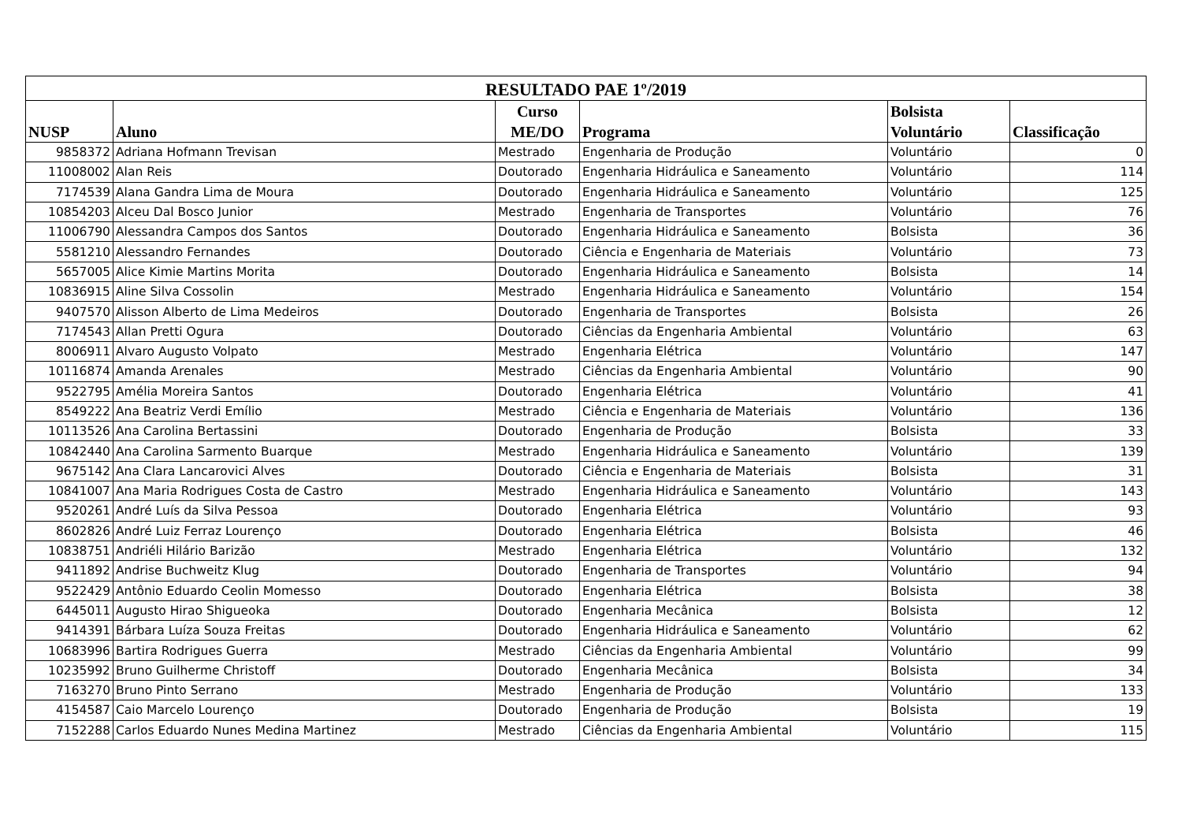| RESULTADO PAE 1º/2019 | | | | | |
| --- | --- | --- | --- | --- | --- |
| NUSP | Aluno | Curso ME/DO | Programa | Bolsista Voluntário | Classificação |
| 9858372 | Adriana Hofmann Trevisan | Mestrado | Engenharia de Produção | Voluntário | 0 |
| 11008002 | Alan Reis | Doutorado | Engenharia Hidráulica e Saneamento | Voluntário | 114 |
| 7174539 | Alana Gandra Lima de Moura | Doutorado | Engenharia Hidráulica e Saneamento | Voluntário | 125 |
| 10854203 | Alceu Dal Bosco Junior | Mestrado | Engenharia de Transportes | Voluntário | 76 |
| 11006790 | Alessandra Campos dos Santos | Doutorado | Engenharia Hidráulica e Saneamento | Bolsista | 36 |
| 5581210 | Alessandro Fernandes | Doutorado | Ciência e Engenharia de Materiais | Voluntário | 73 |
| 5657005 | Alice Kimie Martins Morita | Doutorado | Engenharia Hidráulica e Saneamento | Bolsista | 14 |
| 10836915 | Aline Silva Cossolin | Mestrado | Engenharia Hidráulica e Saneamento | Voluntário | 154 |
| 9407570 | Alisson Alberto de Lima Medeiros | Doutorado | Engenharia de Transportes | Bolsista | 26 |
| 7174543 | Allan Pretti Ogura | Doutorado | Ciências da Engenharia Ambiental | Voluntário | 63 |
| 8006911 | Alvaro Augusto Volpato | Mestrado | Engenharia Elétrica | Voluntário | 147 |
| 10116874 | Amanda Arenales | Mestrado | Ciências da Engenharia Ambiental | Voluntário | 90 |
| 9522795 | Amélia Moreira Santos | Doutorado | Engenharia Elétrica | Voluntário | 41 |
| 8549222 | Ana Beatriz Verdi Emílio | Mestrado | Ciência e Engenharia de Materiais | Voluntário | 136 |
| 10113526 | Ana Carolina Bertassini | Doutorado | Engenharia de Produção | Bolsista | 33 |
| 10842440 | Ana Carolina Sarmento Buarque | Mestrado | Engenharia Hidráulica e Saneamento | Voluntário | 139 |
| 9675142 | Ana Clara Lancarovici Alves | Doutorado | Ciência e Engenharia de Materiais | Bolsista | 31 |
| 10841007 | Ana Maria Rodrigues Costa de Castro | Mestrado | Engenharia Hidráulica e Saneamento | Voluntário | 143 |
| 9520261 | André Luís da Silva Pessoa | Doutorado | Engenharia Elétrica | Voluntário | 93 |
| 8602826 | André Luiz Ferraz Lourenço | Doutorado | Engenharia Elétrica | Bolsista | 46 |
| 10838751 | Andriéli Hilário Barizão | Mestrado | Engenharia Elétrica | Voluntário | 132 |
| 9411892 | Andrise Buchweitz Klug | Doutorado | Engenharia de Transportes | Voluntário | 94 |
| 9522429 | Antônio Eduardo Ceolin Momesso | Doutorado | Engenharia Elétrica | Bolsista | 38 |
| 6445011 | Augusto Hirao Shigueoka | Doutorado | Engenharia Mecânica | Bolsista | 12 |
| 9414391 | Bárbara Luíza Souza Freitas | Doutorado | Engenharia Hidráulica e Saneamento | Voluntário | 62 |
| 10683996 | Bartira Rodrigues Guerra | Mestrado | Ciências da Engenharia Ambiental | Voluntário | 99 |
| 10235992 | Bruno Guilherme Christoff | Doutorado | Engenharia Mecânica | Bolsista | 34 |
| 7163270 | Bruno Pinto Serrano | Mestrado | Engenharia de Produção | Voluntário | 133 |
| 4154587 | Caio Marcelo Lourenço | Doutorado | Engenharia de Produção | Bolsista | 19 |
| 7152288 | Carlos Eduardo Nunes Medina Martinez | Mestrado | Ciências da Engenharia Ambiental | Voluntário | 115 |